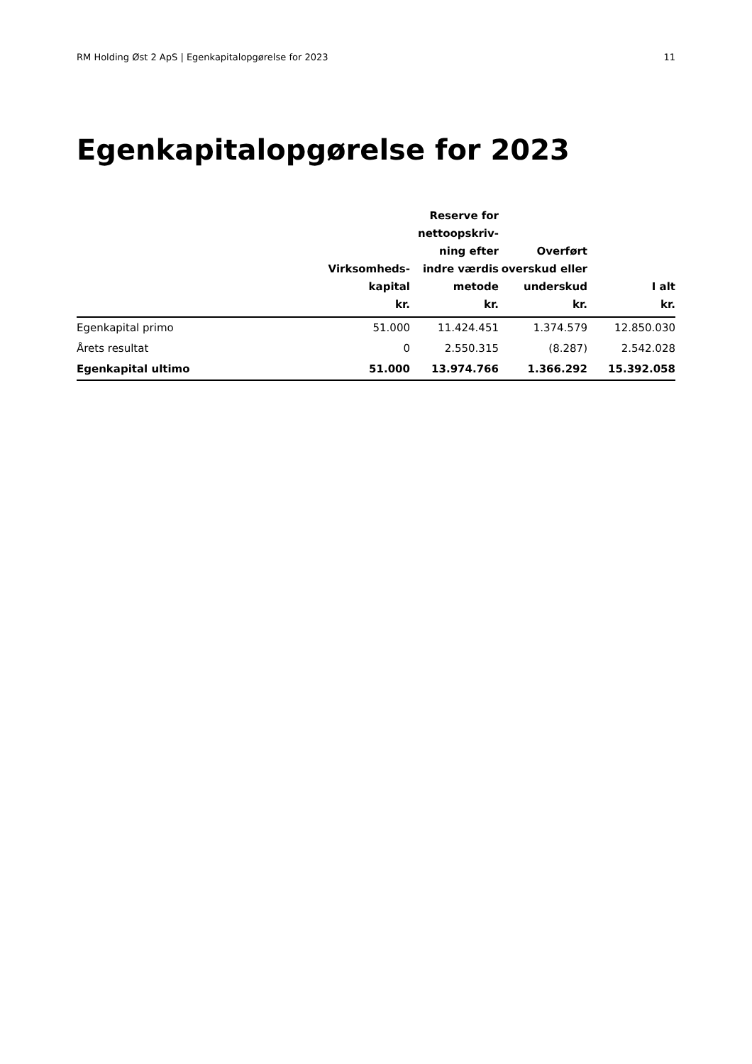RM Holding Øst 2 ApS | Egenkapitalopgørelse for 2023 11
Egenkapitalopgørelse for 2023
| | Virksomheds- kapital kr. | Reserve for nettoopskriv- ning efter indre værdis metode kr. | Overført overskud eller underskud kr. | I alt kr. |
| --- | --- | --- | --- | --- |
| Egenkapital primo | 51.000 | 11.424.451 | 1.374.579 | 12.850.030 |
| Årets resultat | 0 | 2.550.315 | (8.287) | 2.542.028 |
| Egenkapital ultimo | 51.000 | 13.974.766 | 1.366.292 | 15.392.058 |